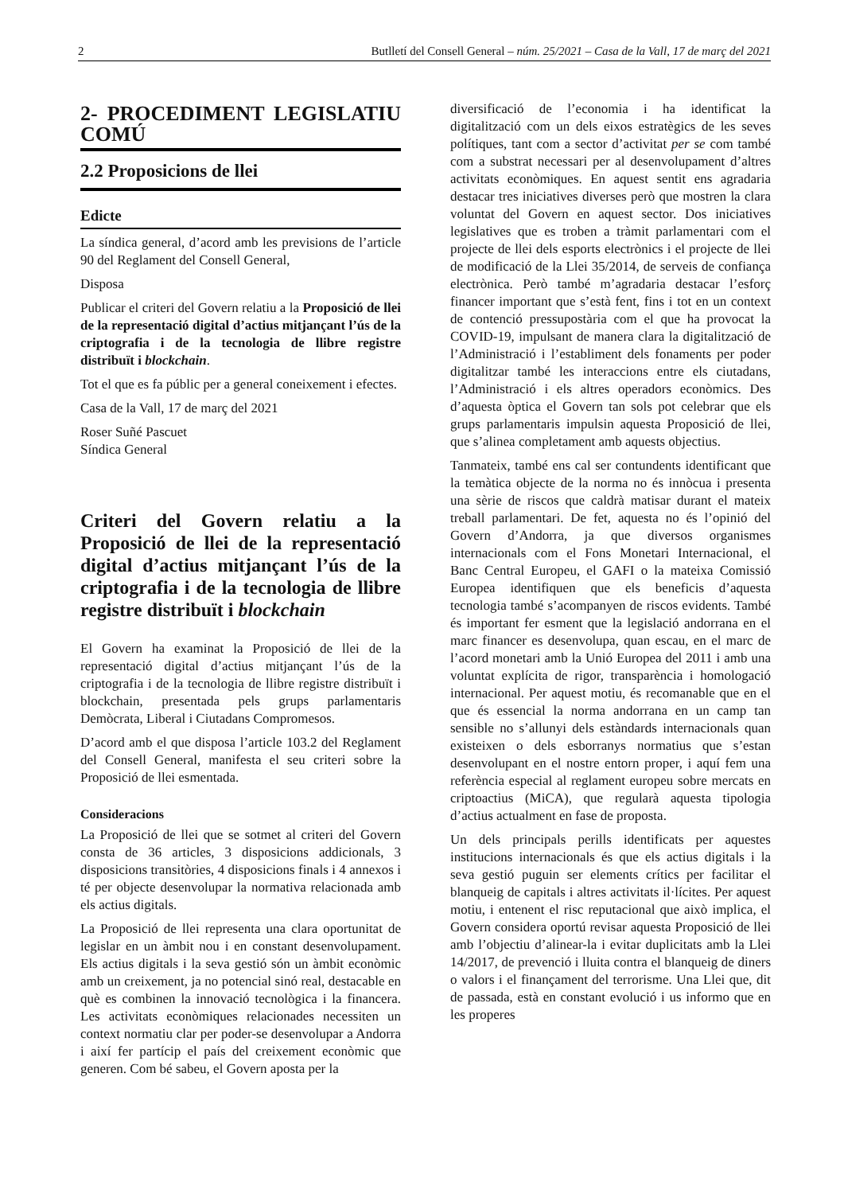2 Butlletí del Consell General – núm. 25/2021 – Casa de la Vall, 17 de març del 2021
2- PROCEDIMENT LEGISLATIU COMÚ
2.2 Proposicions de llei
Edicte
La síndica general, d’acord amb les previsions de l’article 90 del Reglament del Consell General,
Disposa
Publicar el criteri del Govern relatiu a la Proposició de llei de la representació digital d’actius mitjançant l’ús de la criptografia i de la tecnologia de llibre registre distribuït i blockchain.
Tot el que es fa públic per a general coneixement i efectes.
Casa de la Vall, 17 de març del 2021
Roser Suñé Pascuet
Síndica General
Criteri del Govern relatiu a la Proposició de llei de la representació digital d’actius mitjançant l’ús de la criptografia i de la tecnologia de llibre registre distribuït i blockchain
El Govern ha examinat la Proposició de llei de la representació digital d’actius mitjançant l’ús de la criptografia i de la tecnologia de llibre registre distribuït i blockchain, presentada pels grups parlamentaris Demòcrata, Liberal i Ciutadans Compromesos.
D’acord amb el que disposa l’article 103.2 del Reglament del Consell General, manifesta el seu criteri sobre la Proposició de llei esmentada.
Consideracions
La Proposició de llei que se sotmet al criteri del Govern consta de 36 articles, 3 disposicions addicionals, 3 disposicions transitòries, 4 disposicions finals i 4 annexos i té per objecte desenvolupar la normativa relacionada amb els actius digitals.
La Proposició de llei representa una clara oportunitat de legislar en un àmbit nou i en constant desenvolupament. Els actius digitals i la seva gestió són un àmbit econòmic amb un creixement, ja no potencial sinó real, destacable en què es combinen la innovació tecnològica i la financera. Les activitats econòmiques relacionades necessiten un context normatiu clar per poder-se desenvolupar a Andorra i així fer partícip el país del creixement econòmic que generen. Com bé sabeu, el Govern aposta per la
diversificació de l’economia i ha identificat la digitalització com un dels eixos estratègics de les seves polítiques, tant com a sector d’activitat per se com també com a substrat necessari per al desenvolupament d’altres activitats econòmiques. En aquest sentit ens agradaria destacar tres iniciatives diverses però que mostren la clara voluntat del Govern en aquest sector. Dos iniciatives legislatives que es troben a tràmit parlamentari com el projecte de llei dels esports electrònics i el projecte de llei de modificació de la Llei 35/2014, de serveis de confiança electrònica. Però també m’agradaria destacar l’esforç financer important que s’està fent, fins i tot en un context de contenció pressupostària com el que ha provocat la COVID-19, impulsant de manera clara la digitalització de l’Administració i l’establiment dels fonaments per poder digitalitzar també les interaccions entre els ciutadans, l’Administració i els altres operadors econòmics. Des d’aquesta òptica el Govern tan sols pot celebrar que els grups parlamentaris impulsin aquesta Proposició de llei, que s’alinea completament amb aquests objectius.
Tanmateix, també ens cal ser contundents identificant que la temàtica objecte de la norma no és innòcua i presenta una sèrie de riscos que caldrà matisar durant el mateix treball parlamentari. De fet, aquesta no és l’opinió del Govern d’Andorra, ja que diversos organismes internacionals com el Fons Monetari Internacional, el Banc Central Europeu, el GAFI o la mateixa Comissió Europea identifiquen que els beneficis d’aquesta tecnologia també s’acompanyen de riscos evidents. També és important fer esment que la legislació andorrana en el marc financer es desenvolupa, quan escau, en el marc de l’acord monetari amb la Unió Europea del 2011 i amb una voluntat explícita de rigor, transparència i homologació internacional. Per aquest motiu, és recomanable que en el que és essencial la norma andorrana en un camp tan sensible no s’allunyi dels estàndards internacionals quan existeixen o dels esborranys normatius que s’estan desenvolupant en el nostre entorn proper, i aquí fem una referència especial al reglament europeu sobre mercats en criptoactius (MiCA), que regularà aquesta tipologia d’actius actualment en fase de proposta.
Un dels principals perills identificats per aquestes institucions internacionals és que els actius digitals i la seva gestió puguin ser elements crítics per facilitar el blanqueig de capitals i altres activitats il·lícites. Per aquest motiu, i entenent el risc reputacional que això implica, el Govern considera oportú revisar aquesta Proposició de llei amb l’objectiu d’alinear-la i evitar duplicitats amb la Llei 14/2017, de prevenció i lluita contra el blanqueig de diners o valors i el finançament del terrorisme. Una Llei que, dit de passada, està en constant evolució i us informo que en les properes